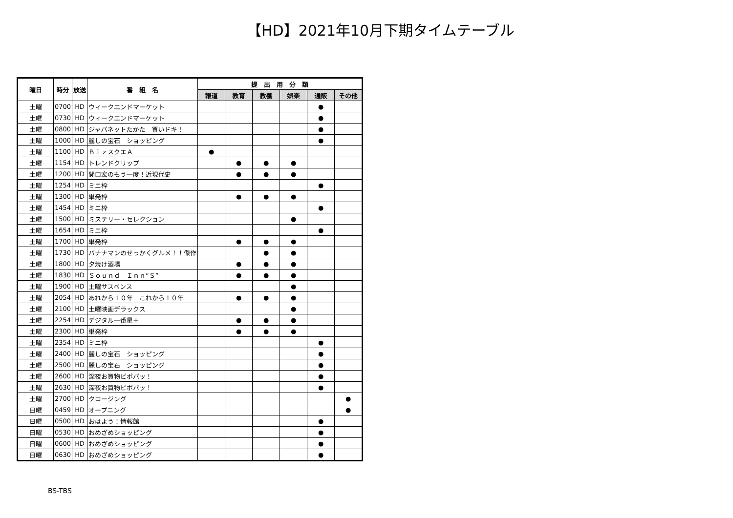【HD】2021年10月下期タイムテーブル
| 曜日 | 時分 | 放送 | 番 組 名 | 提 出 用 分 類 | | | | | |
| --- | --- | --- | --- | --- | --- | --- | --- | --- | --- |
| | | | | 報道 | 教育 | 教養 | 娯楽 | 通販 | その他 |
| 土曜 | 0700 | HD | ウィークエンドマーケット | | | | | ● | |
| 土曜 | 0730 | HD | ウィークエンドマーケット | | | | | ● | |
| 土曜 | 0800 | HD | ジャパネットたかた 買いドキ！ | | | | | ● | |
| 土曜 | 1000 | HD | 麗しの宝石 ショッピング | | | | | ● | |
| 土曜 | 1100 | HD | ＢｉｚスクエＡ | ● | | | | | |
| 土曜 | 1154 | HD | トレンドクリップ | | ● | ● | ● | | |
| 土曜 | 1200 | HD | 関口宏のもう一度！近現代史 | | ● | ● | ● | | |
| 土曜 | 1254 | HD | ミニ枠 | | | | | ● | |
| 土曜 | 1300 | HD | 単発枠 | | ● | ● | ● | | |
| 土曜 | 1454 | HD | ミニ枠 | | | | | ● | |
| 土曜 | 1500 | HD | ミステリー・セレクション | | | | ● | | |
| 土曜 | 1654 | HD | ミニ枠 | | | | | ● | |
| 土曜 | 1700 | HD | 単発枠 | | ● | ● | ● | | |
| 土曜 | 1730 | HD | バナナマンのせっかくグルメ！！傑作 | | | ● | ● | | |
| 土曜 | 1800 | HD | 夕焼け酒場 | | ● | ● | ● | | |
| 土曜 | 1830 | HD | Ｓｏｕｎｄ Ｉｎｎ“Ｓ” | | ● | ● | ● | | |
| 土曜 | 1900 | HD | 土曜サスペンス | | | | ● | | |
| 土曜 | 2054 | HD | あれから１０年 これから１０年 | | ● | ● | ● | | |
| 土曜 | 2100 | HD | 土曜映画デラックス | | | | ● | | |
| 土曜 | 2254 | HD | デジタル一番星＋ | | ● | ● | ● | | |
| 土曜 | 2300 | HD | 単発枠 | | ● | ● | ● | | |
| 土曜 | 2354 | HD | ミニ枠 | | | | | ● | |
| 土曜 | 2400 | HD | 麗しの宝石 ショッピング | | | | | ● | |
| 土曜 | 2500 | HD | 麗しの宝石 ショッピング | | | | | ● | |
| 土曜 | 2600 | HD | 深夜お買物ピポパッ！ | | | | | ● | |
| 土曜 | 2630 | HD | 深夜お買物ピポパッ！ | | | | | ● | |
| 土曜 | 2700 | HD | クロージング | | | | | | ● |
| 日曜 | 0459 | HD | オープニング | | | | | | ● |
| 日曜 | 0500 | HD | おはよう！情報館 | | | | | ● | |
| 日曜 | 0530 | HD | おめざめショッピング | | | | | ● | |
| 日曜 | 0600 | HD | おめざめショッピング | | | | | ● | |
| 日曜 | 0630 | HD | おめざめショッピング | | | | | ● | |
BS-TBS